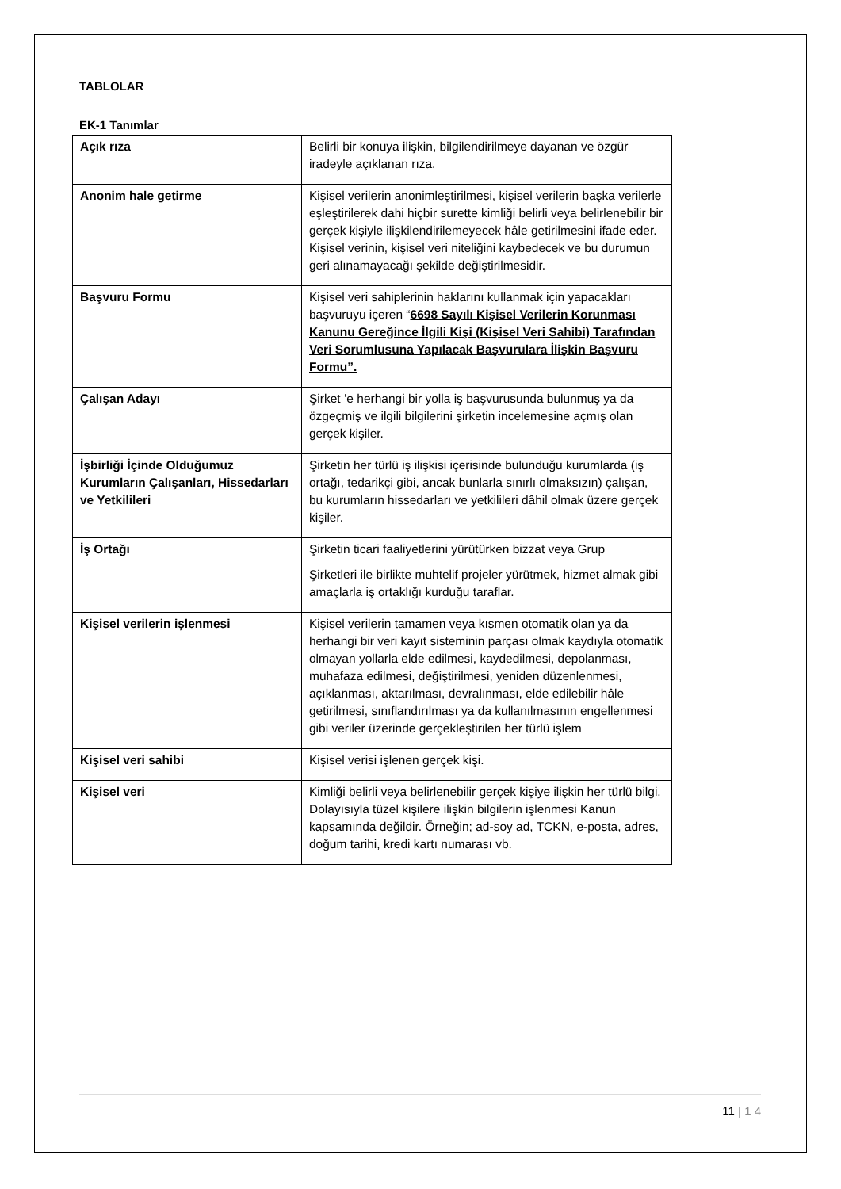TABLOLAR
EK-1 Tanımlar
| Açık rıza | Belirli bir konuya ilişkin, bilgilendirilmeye dayanan ve özgür iradeyle açıklanan rıza. |
| Anonim hale getirme | Kişisel verilerin anonimleştirilmesi, kişisel verilerin başka verilerle eşleştirilerek dahi hiçbir surette kimliği belirli veya belirlenebilir bir gerçek kişiyle ilişkilendirilemeyecek hâle getirilmesini ifade eder. Kişisel verinin, kişisel veri niteliğini kaybedecek ve bu durumun geri alınamayacağı şekilde değiştirilmesidir. |
| Başvuru Formu | Kişisel veri sahiplerinin haklarını kullanmak için yapacakları başvuruyu içeren “ 6698 Sayılı Kişisel Verilerin Korunması Kanunu Gereğince İlgili Kişi (Kişisel Veri Sahibi) Tarafından Veri Sorumlusuna Yapılacak Başvurulara İlişkin Başvuru Formu”. |
| Çalışan Adayı | Şirket ’e herhangi bir yolla iş başvurusunda bulunmuş ya da özgeçmiş ve ilgili bilgilerini şirketin incelemesine açmış olan gerçek kişiler. |
| İşbirliği İçinde Olduğumuz Kurumların Çalışanları, Hissedarları ve Yetkilileri | Şirketin her türlü iş ilişkisi içerisinde bulunduğu kurumlarda (iş ortağı, tedarikçi gibi, ancak bunlarla sınırlı olmaksızın) çalışan, bu kurumların hissedarları ve yetkilileri dâhil olmak üzere gerçek kişiler. |
| İş Ortağı | Şirketin ticari faaliyetlerini yürütürken bizzat veya Grup Şirketleri ile birlikte muhtelif projeler yürütmek, hizmet almak gibi amaçlarla iş ortaklığı kurduğu taraflar. |
| Kişisel verilerin işlenmesi | Kişisel verilerin tamamen veya kısmen otomatik olan ya da herhangi bir veri kayıt sisteminin parçası olmak kaydıyla otomatik olmayan yollarla elde edilmesi, kaydedilmesi, depolanması, muhafaza edilmesi, değiştirilmesi, yeniden düzenlenmesi, açıklanması, aktarılması, devralınması, elde edilebilir hâle getirilmesi, sınıflandırılması ya da kullanılmasının engellenmesi gibi veriler üzerinde gerçekleştirilen her türlü işlem |
| Kişisel veri sahibi | Kişisel verisi işlenen gerçek kişi. |
| Kişisel veri | Kimliği belirli veya belirlenebilir gerçek kişiye ilişkin her türlü bilgi. Dolayısıyla tüzel kişilere ilişkin bilgilerin işlenmesi Kanun kapsamında değildir. Örneğin; ad-soy ad, TCKN, e-posta, adres, doğum tarihi, kredi kartı numarası vb. |
11 | 1 4